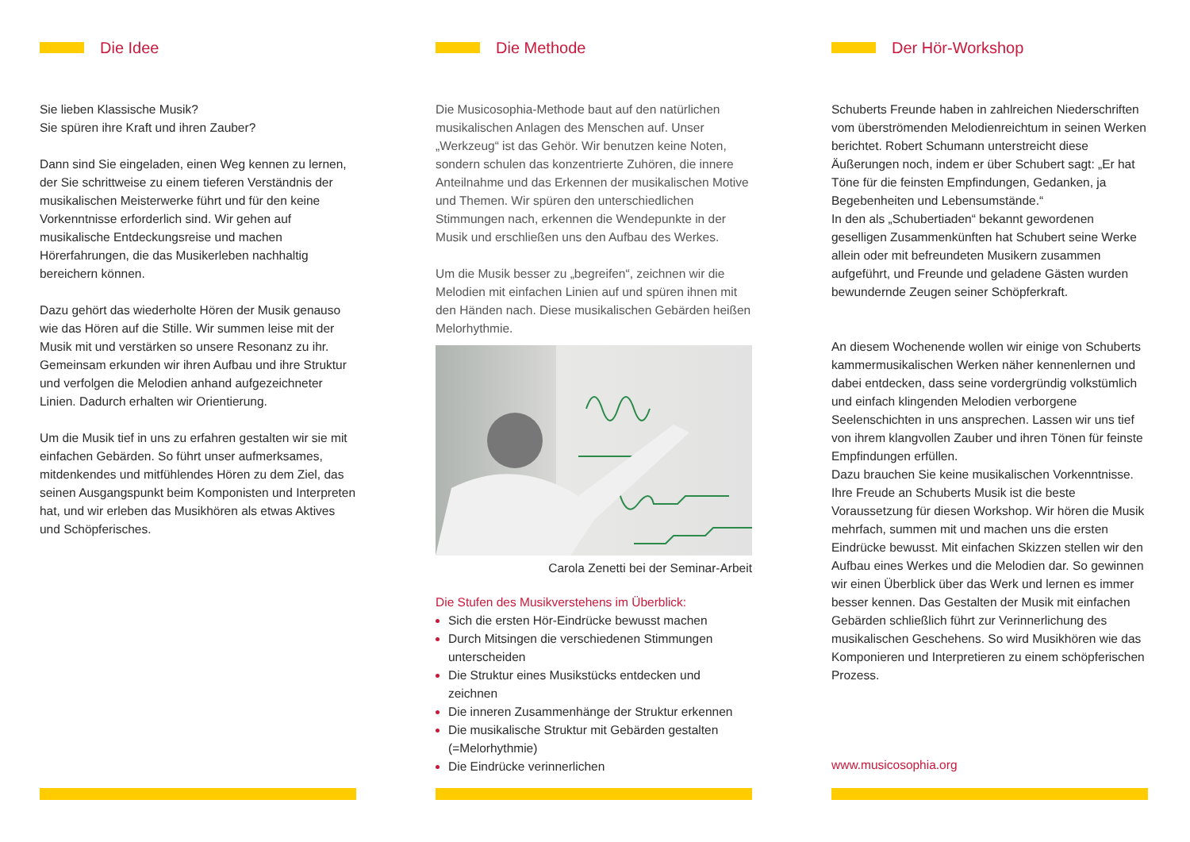Die Idee
Sie lieben Klassische Musik?
Sie spüren ihre Kraft und ihren Zauber?
Dann sind Sie eingeladen, einen Weg kennen zu lernen, der Sie schrittweise zu einem tieferen Verständnis der musikalischen Meisterwerke führt und für den keine Vorkenntnisse erforderlich sind. Wir gehen auf musikalische Entdeckungsreise und machen Hörerfahrungen, die das Musikerleben nachhaltig
bereichern können.
Dazu gehört das wiederholte Hören der Musik genauso wie das Hören auf die Stille. Wir summen leise mit der Musik mit und verstärken so unsere Resonanz zu ihr.
Gemeinsam erkunden wir ihren Aufbau und ihre Struktur und verfolgen die Melodien anhand aufgezeichneter Linien. Dadurch erhalten wir Orientierung.
Um die Musik tief in uns zu erfahren gestalten wir sie mit einfachen Gebärden. So führt unser aufmerksames, mitdenkendes und mitfühlendes Hören zu dem Ziel, das seinen Ausgangspunkt beim Komponisten und Interpreten hat, und wir erleben das Musikhören als etwas Aktives und Schöpferisches.
Die Methode
Die Musicosophia-Methode baut auf den natürlichen musikalischen Anlagen des Menschen auf. Unser „Werkzeug“ ist das Gehör. Wir benutzen keine Noten, sondern schulen das konzentrierte Zuhören, die innere Anteilnahme und das Erkennen der musikalischen Motive und Themen. Wir spüren den unterschiedlichen Stimmungen nach, erkennen die Wendepunkte in der Musik und erschließen uns den Aufbau des Werkes.
Um die Musik besser zu „begreifen“, zeichnen wir die Melodien mit einfachen Linien auf und spüren ihnen mit den Händen nach. Diese musikalischen Gebärden heißen Melorhythmie.
Carola Zenetti bei der Seminar-Arbeit
Die Stufen des Musikverstehens im Überblick:
Sich die ersten Hör-Eindrücke bewusst machen
Durch Mitsingen die verschiedenen Stimmungen unterscheiden
Die Struktur eines Musikstücks entdecken und zeichnen
Die inneren Zusammenhänge der Struktur erkennen
Die musikalische Struktur mit Gebärden gestalten (=Melorhythmie)
Die Eindrücke verinnerlichen
Der Hör-Workshop
Schuberts Freunde haben in zahlreichen Niederschriften vom überströmenden Melodienreichtum in seinen Werken berichtet. Robert Schumann unterstreicht diese Äußerungen noch, indem er über Schubert sagt: „Er hat Töne für die feinsten Empfindungen, Gedanken, ja Begebenheiten und Lebensumstände.“
In den als „Schubertiaden“ bekannt gewordenen geselligen Zusammenkünften hat Schubert seine Werke allein oder mit befreundeten Musikern zusammen aufgeführt, und Freunde und geladene Gästen wurden bewundernde Zeugen seiner Schöpferkraft.
An diesem Wochenende wollen wir einige von Schuberts kammermusikalischen Werken näher kennenlernen und dabei entdecken, dass seine vordergründig volkstümlich und einfach klingenden Melodien verborgene Seelenschichten in uns ansprechen. Lassen wir uns tief von ihrem klangvollen Zauber und ihren Tönen für feinste Empfindungen erfüllen.
Dazu brauchen Sie keine musikalischen Vorkenntnisse. Ihre Freude an Schuberts Musik ist die beste Voraussetzung für diesen Workshop. Wir hören die Musik mehrfach, summen mit und machen uns die ersten Eindrücke bewusst. Mit einfachen Skizzen stellen wir den Aufbau eines Werkes und die Melodien dar. So gewinnen wir einen Überblick über das Werk und lernen es immer besser kennen. Das Gestalten der Musik mit einfachen Gebärden schließlich führt zur Verinnerlichung des musikalischen Geschehens. So wird Musikhören wie das Komponieren und Interpretieren zu einem schöpferischen Prozess.
www.musicosophia.org